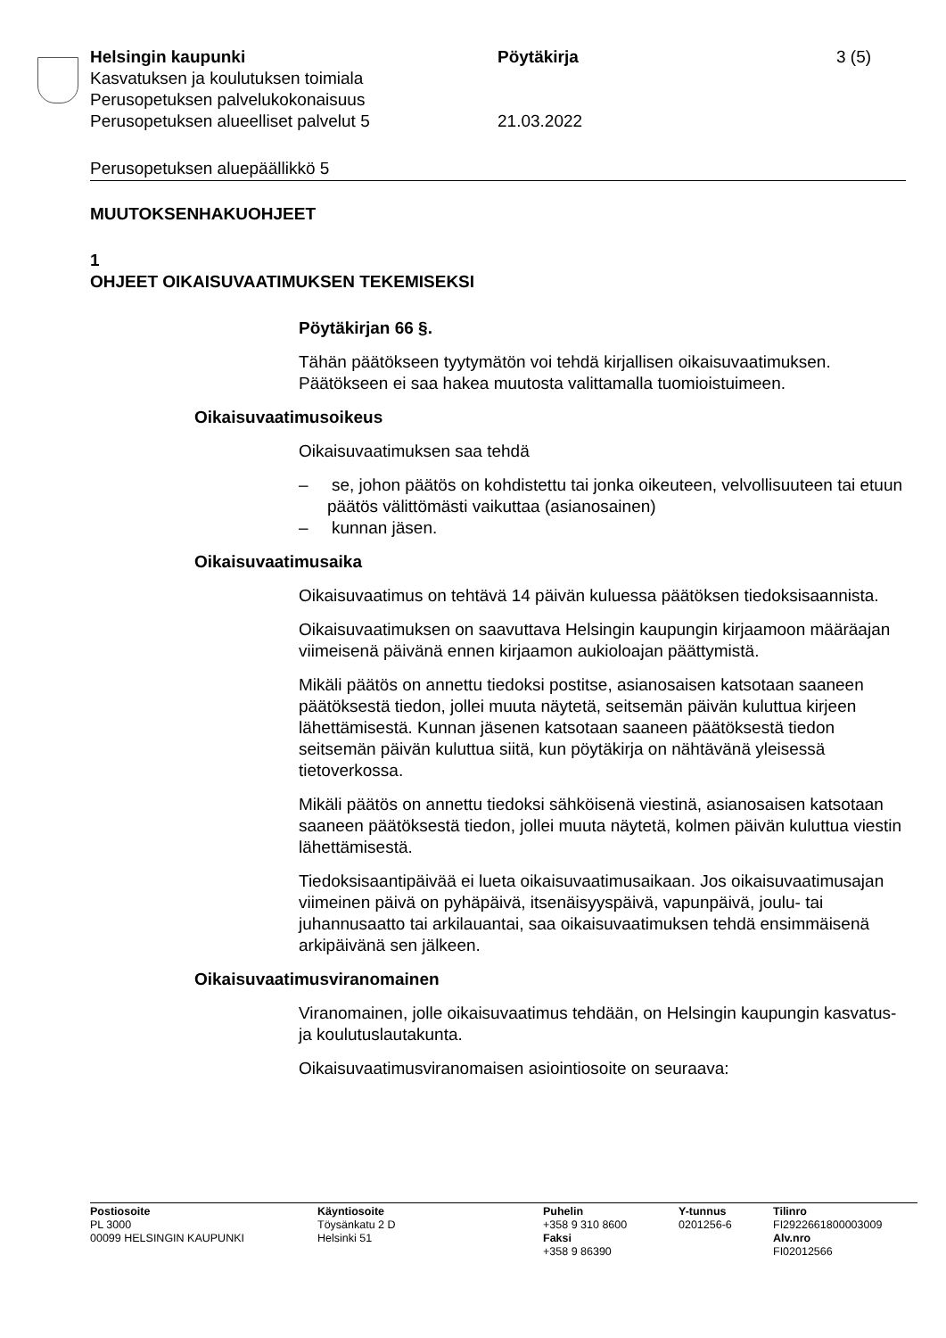Helsingin kaupunki Pöytäkirja 3 (5)
Kasvatuksen ja koulutuksen toimiala
Perusopetuksen palvelukokonaisuus
Perusopetuksen alueelliset palvelut 5 21.03.2022
Perusopetuksen aluepäällikkö 5
MUUTOKSENHAKUOHJEET
1
OHJEET OIKAISUVAATIMUKSEN TEKEMISEKSI
Pöytäkirjan 66 §.
Tähän päätökseen tyytymätön voi tehdä kirjallisen oikaisuvaatimuksen. Päätökseen ei saa hakea muutosta valittamalla tuomioistuimeen.
Oikaisuvaatimusoikeus
Oikaisuvaatimuksen saa tehdä
– se, johon päätös on kohdistettu tai jonka oikeuteen, velvollisuuteen tai etuun päätös välittömästi vaikuttaa (asianosainen)
– kunnan jäsen.
Oikaisuvaatimusaika
Oikaisuvaatimus on tehtävä 14 päivän kuluessa päätöksen tiedoksi­saannista.
Oikaisuvaatimuksen on saavuttava Helsingin kaupungin kirjaamoon määräajan viimeisenä päivänä ennen kirjaamon aukioloajan päättymis­tä.
Mikäli päätös on annettu tiedoksi postitse, asianosaisen katsotaan saaneen päätöksestä tiedon, jollei muuta näytetä, seitsemän päivän kuluttua kirjeen lähettämisestä. Kunnan jäsenen katsotaan saaneen päätöksestä tiedon seitsemän päivän kuluttua siitä, kun pöytäkirja on nähtävänä yleisessä tietoverkossa.
Mikäli päätös on annettu tiedoksi sähköisenä viestinä, asianosaisen katsotaan saaneen päätöksestä tiedon, jollei muuta näytetä, kolmen päivän kuluttua viestin lähettämisestä.
Tiedoksisaantipäivää ei lueta oikaisuvaatimusaikaan. Jos oikaisuvaati­musajan viimeinen päivä on pyhäpäivä, itsenäisyyspäivä, vapunpäivä, joulu- tai juhannusaatto tai arkilauantai, saa oikaisuvaatimuksen tehdä ensimmäisenä arkipäivänä sen jälkeen.
Oikaisuvaatimusviranomainen
Viranomainen, jolle oikaisuvaatimus tehdään, on Helsingin kaupungin kasvatus- ja koulutuslautakunta.
Oikaisuvaatimusviranomaisen asiointiosoite on seuraava:
Postiosoite
PL 3000
00099 HELSINGIN KAUPUNKI
Käyntiosoite
Töysänkatu 2 D
Helsinki 51
Puhelin
+358 9 310 8600
Faksi
+358 9 86390
Y-tunnus
0201256-6
Tilinro
FI2922661800003009
Alv.nro
FI02012566